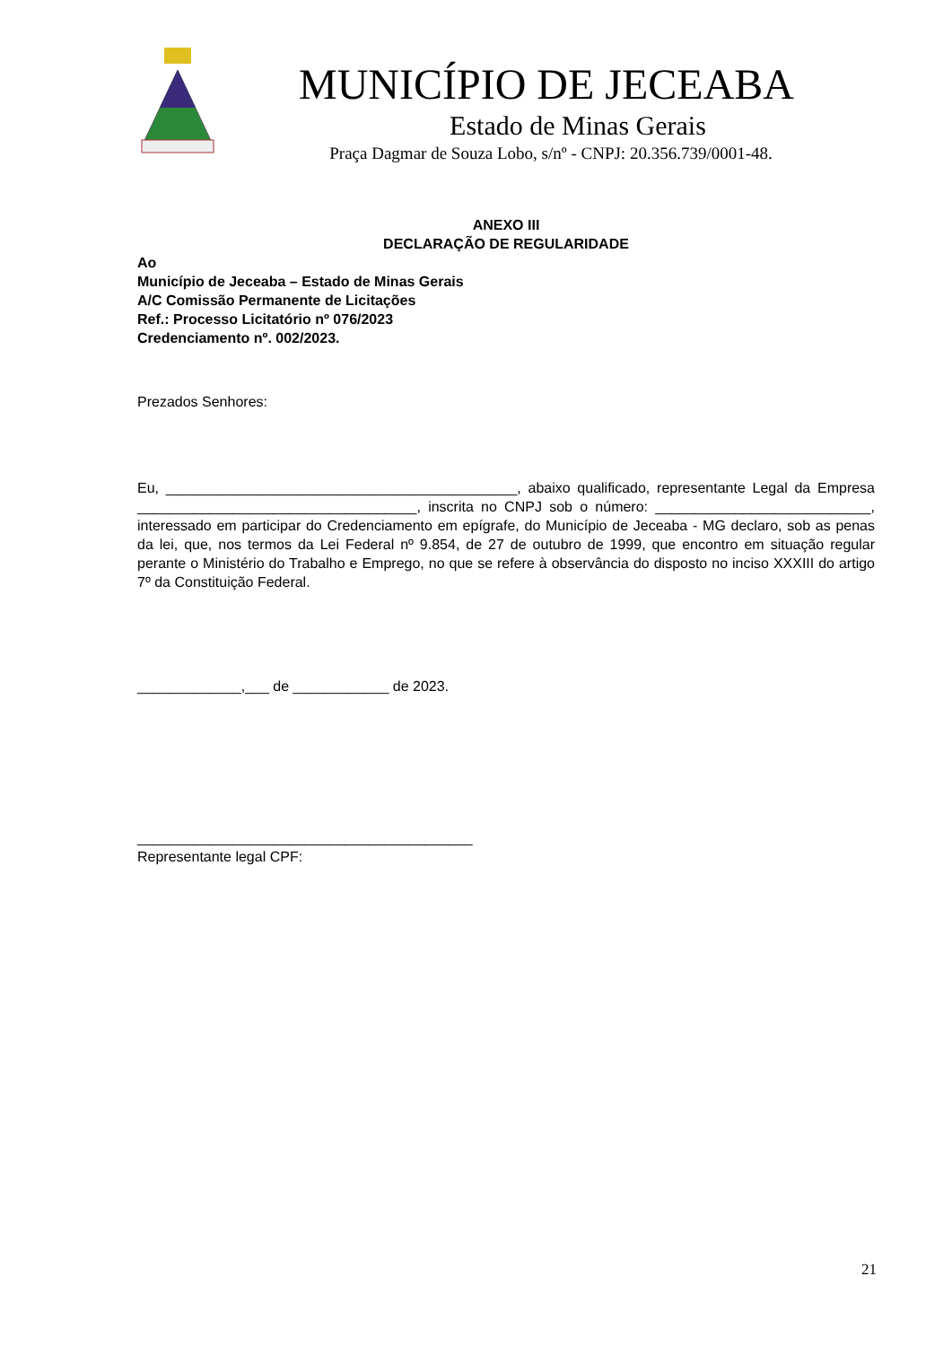MUNICÍPIO DE JECEABA
Estado de Minas Gerais
Praça Dagmar de Souza Lobo, s/nº - CNPJ: 20.356.739/0001-48.
ANEXO III
DECLARAÇÃO DE REGULARIDADE
Ao
Município de Jeceaba – Estado de Minas Gerais
A/C Comissão Permanente de Licitações
Ref.: Processo Licitatório nº 076/2023
Credenciamento nº. 002/2023.
Prezados Senhores:
Eu, ____________________________________________, abaixo qualificado, representante Legal da Empresa ___________________________________, inscrita no CNPJ sob o número: ___________________________, interessado em participar do Credenciamento em epígrafe, do Município de Jeceaba - MG declaro, sob as penas da lei, que, nos termos da Lei Federal nº 9.854, de 27 de outubro de 1999, que encontro em situação regular perante o Ministério do Trabalho e Emprego, no que se refere à observância do disposto no inciso XXXIII do artigo 7º da Constituição Federal.
_____________,___ de ____________ de 2023.
__________________________________________
Representante legal CPF:
21